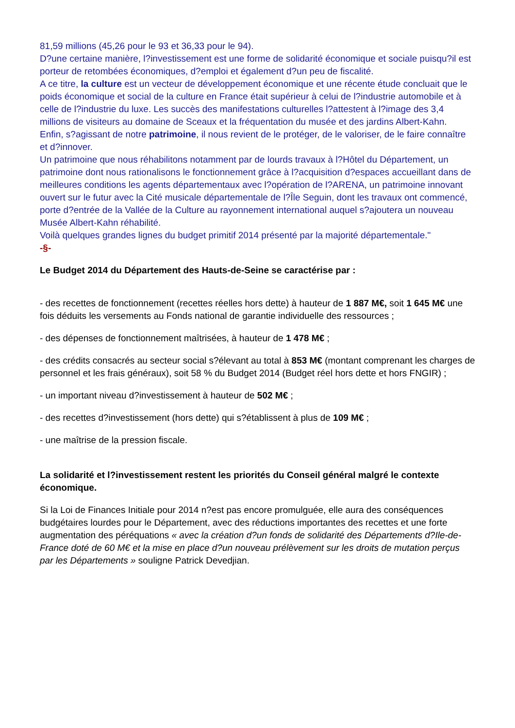81,59 millions (45,26 pour le 93 et 36,33 pour le 94).
D?une certaine manière, l?investissement est une forme de solidarité économique et sociale puisqu?il est porteur de retombées économiques, d?emploi et également d?un peu de fiscalité.
A ce titre, la culture est un vecteur de développement économique et une récente étude concluait que le poids économique et social de la culture en France était supérieur à celui de l?industrie automobile et à celle de l?industrie du luxe. Les succès des manifestations culturelles l?attestent à l?image des 3,4 millions de visiteurs au domaine de Sceaux et la fréquentation du musée et des jardins Albert-Kahn.
Enfin, s?agissant de notre patrimoine, il nous revient de le protéger, de le valoriser, de le faire connaître et d?innover.
Un patrimoine que nous réhabilitons notamment par de lourds travaux à l?Hôtel du Département, un patrimoine dont nous rationalisons le fonctionnement grâce à l?acquisition d?espaces accueillant dans de meilleures conditions les agents départementaux avec l?opération de l?ARENA, un patrimoine innovant ouvert sur le futur avec la Cité musicale départementale de l?Île Seguin, dont les travaux ont commencé, porte d?entrée de la Vallée de la Culture au rayonnement international auquel s?ajoutera un nouveau Musée Albert-Kahn réhabilité.
Voilà quelques grandes lignes du budget primitif 2014 présenté par la majorité départementale."
-§-
Le Budget 2014 du Département des Hauts-de-Seine se caractérise par :
- des recettes de fonctionnement (recettes réelles hors dette) à hauteur de 1 887 M€, soit 1 645 M€ une fois déduits les versements au Fonds national de garantie individuelle des ressources ;
- des dépenses de fonctionnement maîtrisées, à hauteur de 1 478 M€ ;
- des crédits consacrés au secteur social s?élevant au total à 853 M€ (montant comprenant les charges de personnel et les frais généraux), soit 58 % du Budget 2014 (Budget réel hors dette et hors FNGIR) ;
- un important niveau d?investissement à hauteur de 502 M€ ;
- des recettes d?investissement (hors dette) qui s?établissent à plus de 109 M€ ;
- une maîtrise de la pression fiscale.
La solidarité et l?investissement restent les priorités du Conseil général malgré le contexte économique.
Si la Loi de Finances Initiale pour 2014 n?est pas encore promulguée, elle aura des conséquences budgétaires lourdes pour le Département, avec des réductions importantes des recettes et une forte augmentation des péréquations « avec la création d?un fonds de solidarité des Départements d?Ile-de-France doté de 60 M€ et la mise en place d?un nouveau prélèvement sur les droits de mutation perçus par les Départements » souligne Patrick Devedjian.